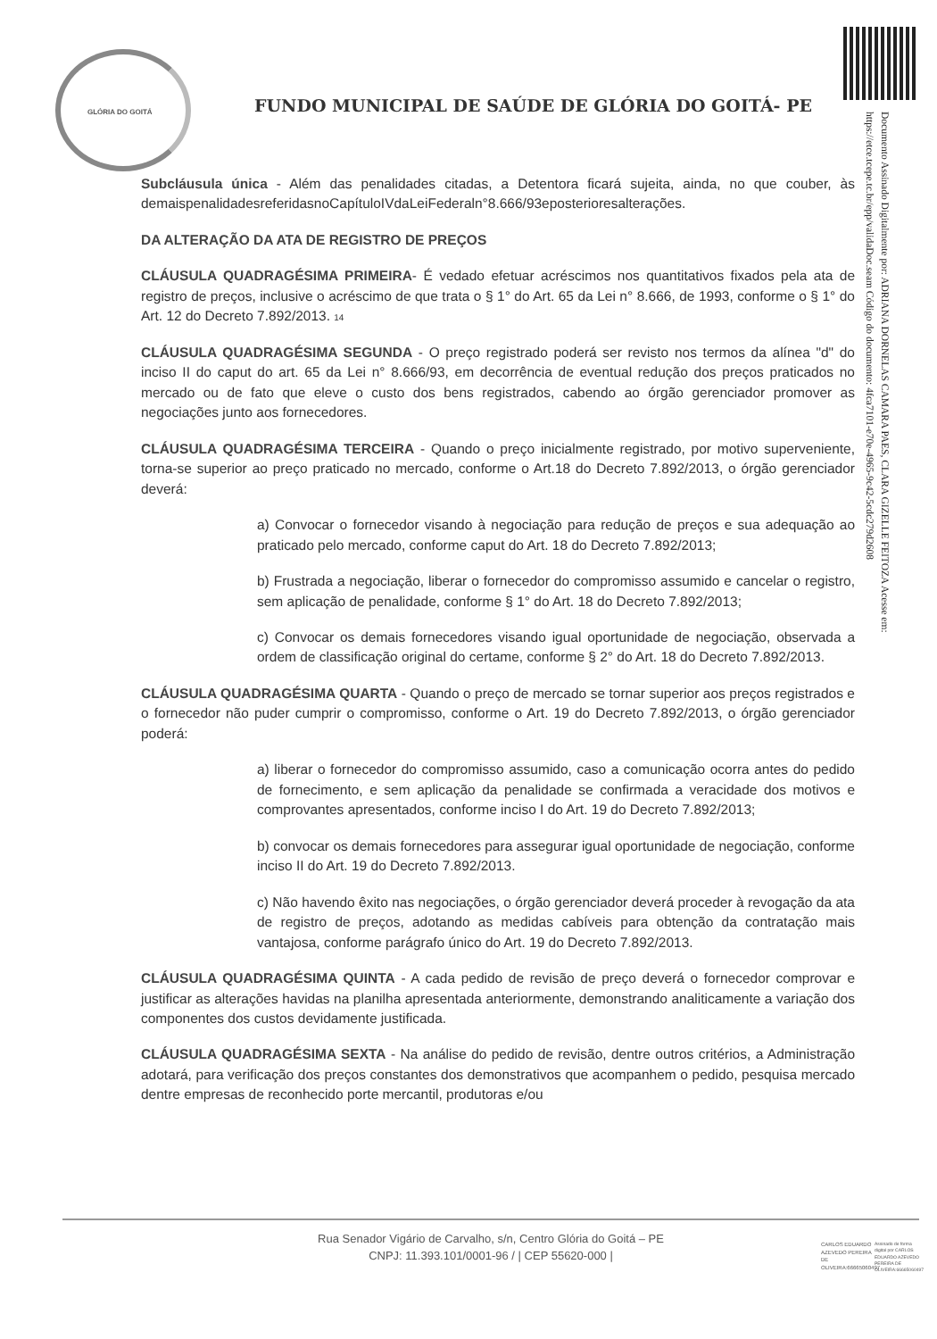GLÓRIA DO GOITÁ
Documento Assinado Digitalmente por: ADRIANA DORNELAS CAMARA PAES, CLARA GIZELLE FEITOZA Acesse em: https://etce.tcepe.tc.br/epp/validaDoc.seam Código do documento: 4fca7101-e70e-4965-9c42-5cdc279d2608
FUNDO MUNICIPAL DE SAÚDE DE GLÓRIA DO GOITÁ- PE
Subcláusula única - Além das penalidades citadas, a Detentora ficará sujeita, ainda, no que couber, às demaispenalidadesreferidasnoCapítuloIVdaLeiFederaln°8.666/93eposterioresalterações.
DA ALTERAÇÃO DA ATA DE REGISTRO DE PREÇOS
CLÁUSULA QUADRAGÉSIMA PRIMEIRA- É vedado efetuar acréscimos nos quantitativos fixados pela ata de registro de preços, inclusive o acréscimo de que trata o § 1° do Art. 65 da Lei n° 8.666, de 1993, conforme o § 1° do Art. 12 do Decreto 7.892/2013. 14
CLÁUSULA QUADRAGÉSIMA SEGUNDA - O preço registrado poderá ser revisto nos termos da alínea "d" do inciso II do caput do art. 65 da Lei n° 8.666/93, em decorrência de eventual redução dos preços praticados no mercado ou de fato que eleve o custo dos bens registrados, cabendo ao órgão gerenciador promover as negociações junto aos fornecedores.
CLÁUSULA QUADRAGÉSIMA TERCEIRA - Quando o preço inicialmente registrado, por motivo superveniente, torna-se superior ao preço praticado no mercado, conforme o Art.18 do Decreto 7.892/2013, o órgão gerenciador deverá:
a) Convocar o fornecedor visando à negociação para redução de preços e sua adequação ao praticado pelo mercado, conforme caput do Art. 18 do Decreto 7.892/2013;
b) Frustrada a negociação, liberar o fornecedor do compromisso assumido e cancelar o registro, sem aplicação de penalidade, conforme § 1° do Art. 18 do Decreto 7.892/2013;
c) Convocar os demais fornecedores visando igual oportunidade de negociação, observada a ordem de classificação original do certame, conforme § 2° do Art. 18 do Decreto 7.892/2013.
CLÁUSULA QUADRAGÉSIMA QUARTA - Quando o preço de mercado se tornar superior aos preços registrados e o fornecedor não puder cumprir o compromisso, conforme o Art. 19 do Decreto 7.892/2013, o órgão gerenciador poderá:
a) liberar o fornecedor do compromisso assumido, caso a comunicação ocorra antes do pedido de fornecimento, e sem aplicação da penalidade se confirmada a veracidade dos motivos e comprovantes apresentados, conforme inciso I do Art. 19 do Decreto 7.892/2013;
b) convocar os demais fornecedores para assegurar igual oportunidade de negociação, conforme inciso II do Art. 19 do Decreto 7.892/2013.
c) Não havendo êxito nas negociações, o órgão gerenciador deverá proceder à revogação da ata de registro de preços, adotando as medidas cabíveis para obtenção da contratação mais vantajosa, conforme parágrafo único do Art. 19 do Decreto 7.892/2013.
CLÁUSULA QUADRAGÉSIMA QUINTA - A cada pedido de revisão de preço deverá o fornecedor comprovar e justificar as alterações havidas na planilha apresentada anteriormente, demonstrando analiticamente a variação dos componentes dos custos devidamente justificada.
CLÁUSULA QUADRAGÉSIMA SEXTA - Na análise do pedido de revisão, dentre outros critérios, a Administração adotará, para verificação dos preços constantes dos demonstrativos que acompanhem o pedido, pesquisa mercado dentre empresas de reconhecido porte mercantil, produtoras e/ou
Rua Senador Vigário de Carvalho, s/n, Centro Glória do Goitá – PE
CNPJ: 11.393.101/0001-96 / | CEP 55620-000 |
CARLOS EDUARDO AZEVEDO PEREIRA DE OLIVEIRA:66665060497
Assinado de forma digital por CARLOS EDUARDO AZEVEDO PEREIRA DE OLIVEIRA:66665060497